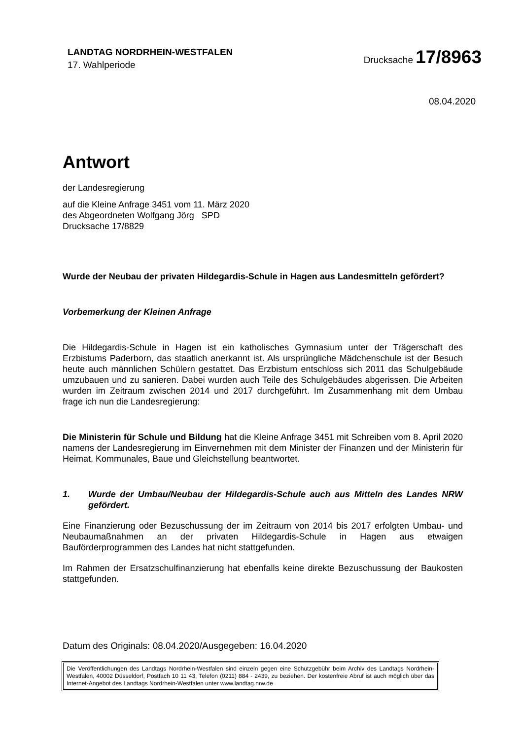LANDTAG NORDRHEIN-WESTFALEN
17. Wahlperiode
Drucksache 17/8963
08.04.2020
Antwort
der Landesregierung
auf die Kleine Anfrage 3451 vom 11. März 2020
des Abgeordneten Wolfgang Jörg SPD
Drucksache 17/8829
Wurde der Neubau der privaten Hildegardis-Schule in Hagen aus Landesmitteln gefördert?
Vorbemerkung der Kleinen Anfrage
Die Hildegardis-Schule in Hagen ist ein katholisches Gymnasium unter der Trägerschaft des Erzbistums Paderborn, das staatlich anerkannt ist. Als ursprüngliche Mädchenschule ist der Besuch heute auch männlichen Schülern gestattet. Das Erzbistum entschloss sich 2011 das Schulgebäude umzubauen und zu sanieren. Dabei wurden auch Teile des Schulgebäudes abgerissen. Die Arbeiten wurden im Zeitraum zwischen 2014 und 2017 durchgeführt. Im Zusammenhang mit dem Umbau frage ich nun die Landesregierung:
Die Ministerin für Schule und Bildung hat die Kleine Anfrage 3451 mit Schreiben vom 8. April 2020 namens der Landesregierung im Einvernehmen mit dem Minister der Finanzen und der Ministerin für Heimat, Kommunales, Baue und Gleichstellung beantwortet.
1. Wurde der Umbau/Neubau der Hildegardis-Schule auch aus Mitteln des Landes NRW gefördert.
Eine Finanzierung oder Bezuschussung der im Zeitraum von 2014 bis 2017 erfolgten Umbau- und Neubaumaßnahmen an der privaten Hildegardis-Schule in Hagen aus etwaigen Bauförderprogrammen des Landes hat nicht stattgefunden.
Im Rahmen der Ersatzschulfinanzierung hat ebenfalls keine direkte Bezuschussung der Baukosten stattgefunden.
Datum des Originals: 08.04.2020/Ausgegeben: 16.04.2020
Die Veröffentlichungen des Landtags Nordrhein-Westfalen sind einzeln gegen eine Schutzgebühr beim Archiv des Landtags Nordrhein-Westfalen, 40002 Düsseldorf, Postfach 10 11 43, Telefon (0211) 884 - 2439, zu beziehen. Der kostenfreie Abruf ist auch möglich über das Internet-Angebot des Landtags Nordrhein-Westfalen unter www.landtag.nrw.de